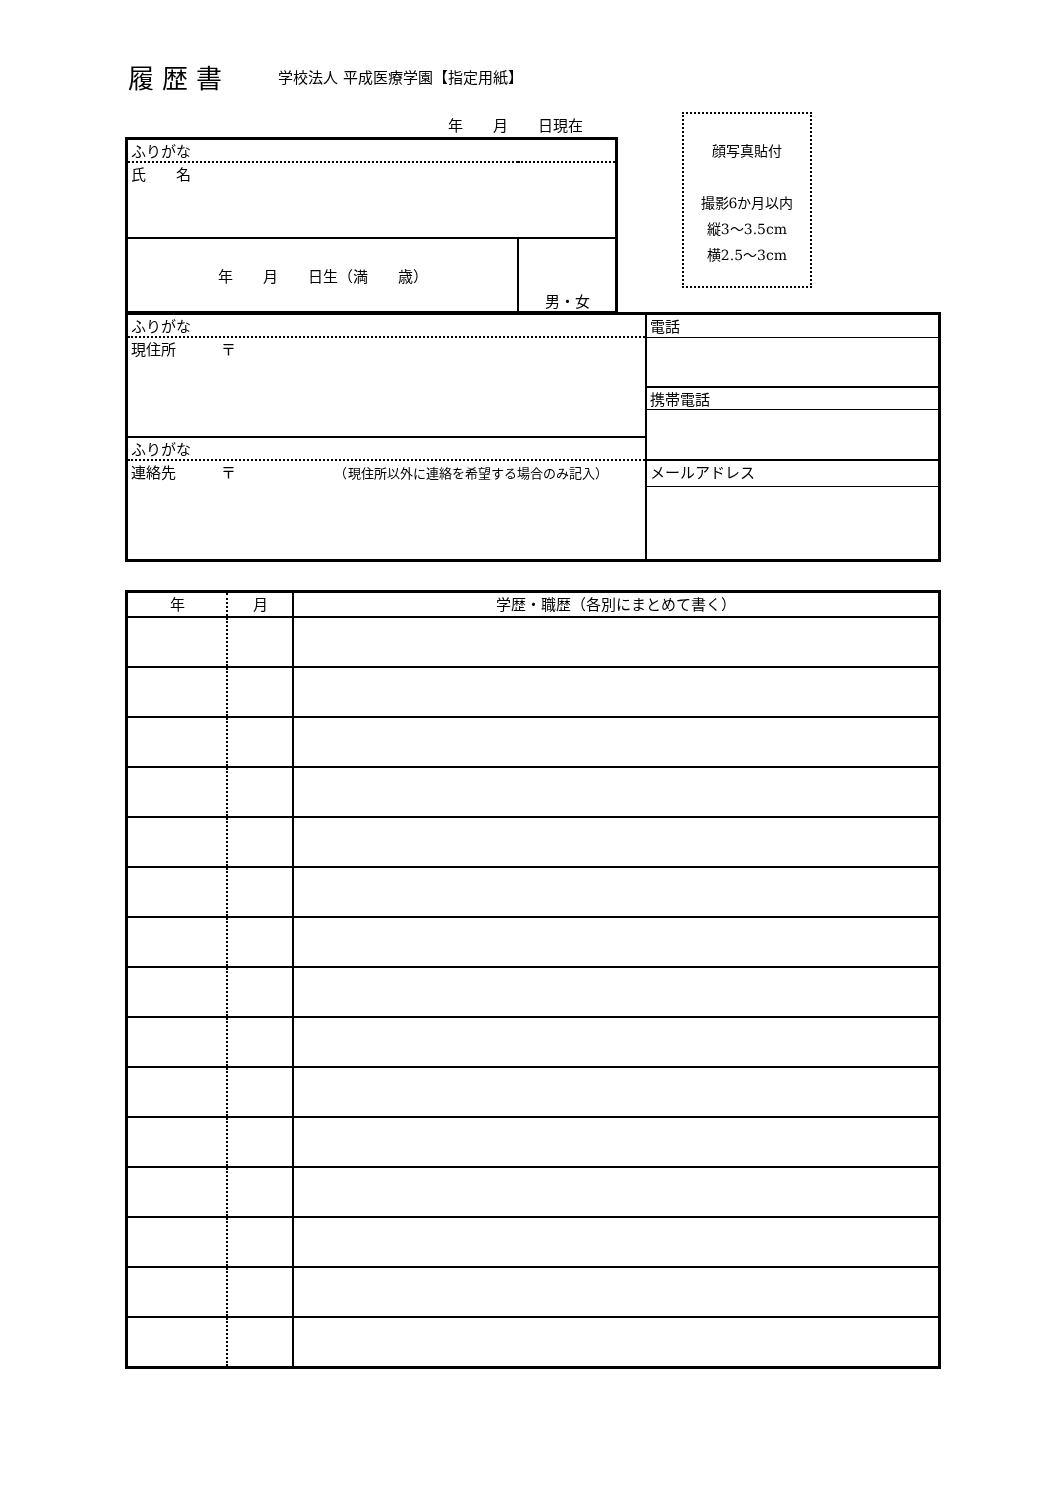履歴書 学校法人 平成医療学園【指定用紙】
年　　月　　日現在
顔写真貼付
撮影6か月以内
縦3～3.5cm
横2.5～3cm
| ふりがな | |
| 氏 名 | |
| 年 月 日生（満 歳） | 男・女 |
| ふりがな | 電話 |
| 現住所 〒 | |
| | 携帯電話 |
| ふりがな | |
| 連絡先 〒 （現住所以外に連絡を希望する場合のみ記入） | メールアドレス |
| 年 | 月 | 学歴・職歴（各別にまとめて書く） |
| --- | --- | --- |